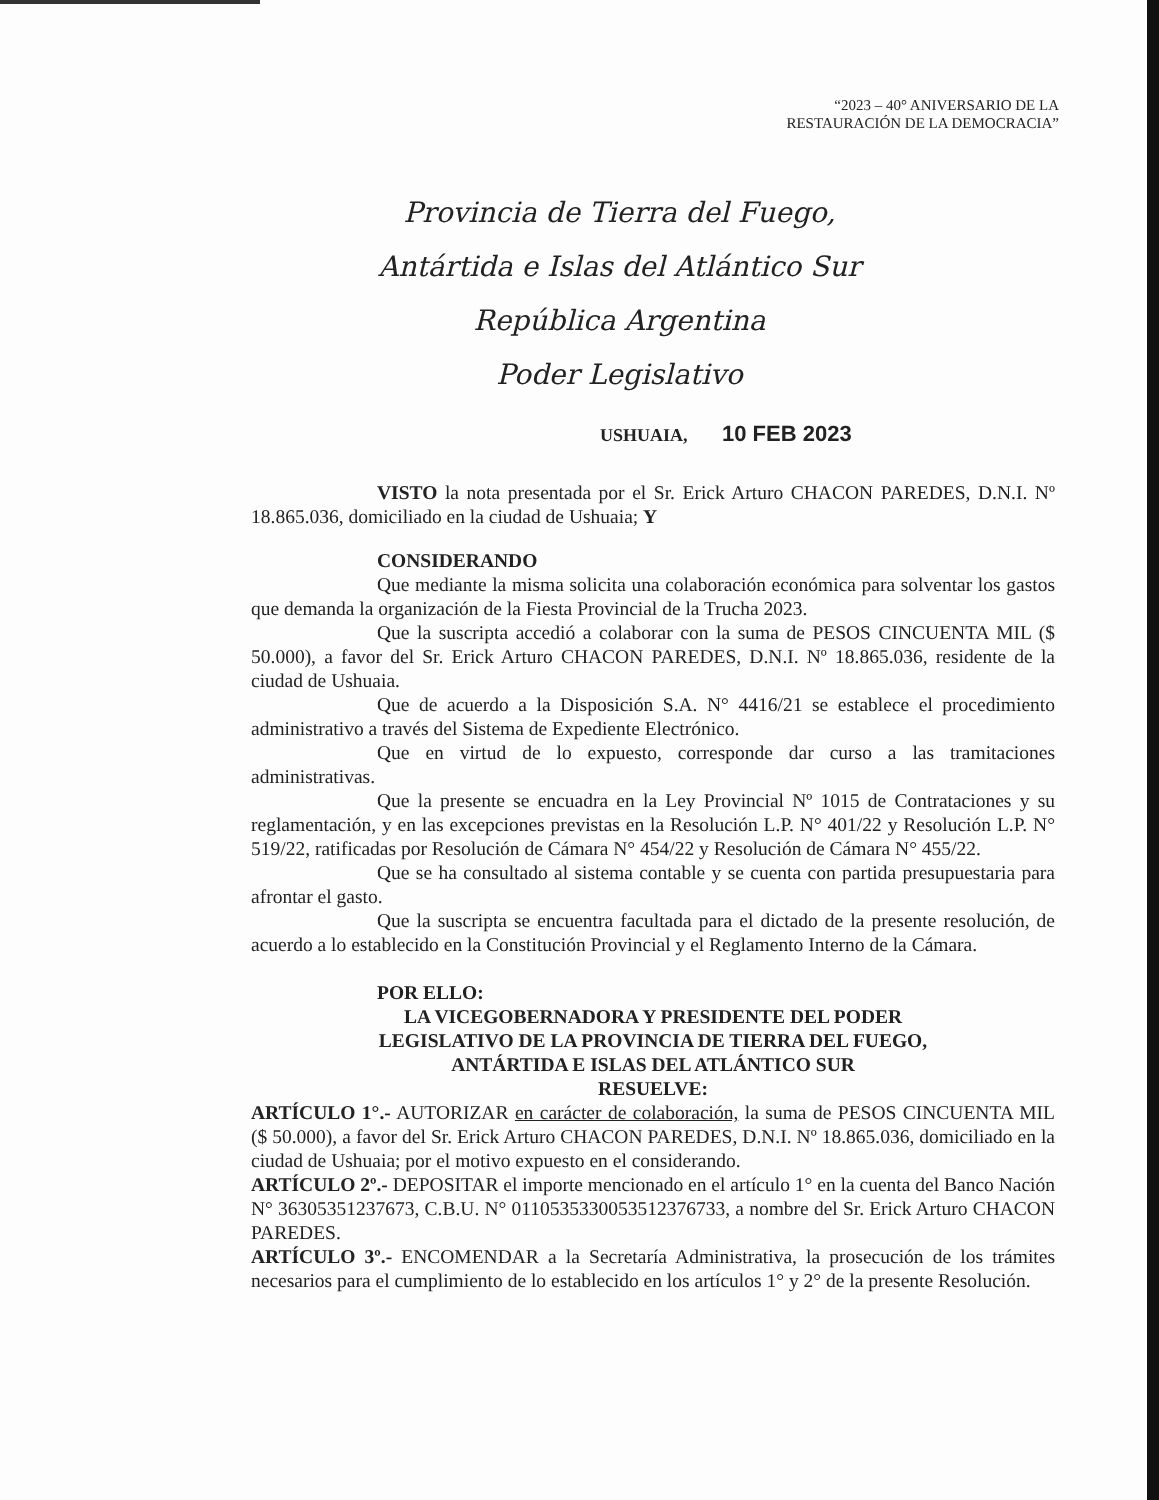“2023 – 40° ANIVERSARIO DE LA
RESTAURACIÓN DE LA DEMOCRACIA”
Provincia de Tierra del Fuego,
Antártida e Islas del Atlántico Sur
República Argentina
Poder Legislativo
USHUAIA, 10 FEB 2023
VISTO la nota presentada por el Sr. Erick Arturo CHACON PAREDES, D.N.I. Nº 18.865.036, domiciliado en la ciudad de Ushuaia; Y
CONSIDERANDO
Que mediante la misma solicita una colaboración económica para solventar los gastos que demanda la organización de la Fiesta Provincial de la Trucha 2023.
Que la suscripta accedió a colaborar con la suma de PESOS CINCUENTA MIL ($ 50.000), a favor del Sr. Erick Arturo CHACON PAREDES, D.N.I. Nº 18.865.036, residente de la ciudad de Ushuaia.
Que de acuerdo a la Disposición S.A. N° 4416/21 se establece el procedimiento administrativo a través del Sistema de Expediente Electrónico.
Que en virtud de lo expuesto, corresponde dar curso a las tramitaciones administrativas.
Que la presente se encuadra en la Ley Provincial Nº 1015 de Contrataciones y su reglamentación, y en las excepciones previstas en la Resolución L.P. N° 401/22 y Resolución L.P. N° 519/22, ratificadas por Resolución de Cámara N° 454/22 y Resolución de Cámara N° 455/22.
Que se ha consultado al sistema contable y se cuenta con partida presupuestaria para afrontar el gasto.
Que la suscripta se encuentra facultada para el dictado de la presente resolución, de acuerdo a lo establecido en la Constitución Provincial y el Reglamento Interno de la Cámara.
POR ELLO:
LA VICEGOBERNADORA Y PRESIDENTE DEL PODER
LEGISLATIVO DE LA PROVINCIA DE TIERRA DEL FUEGO,
ANTÁRTIDA E ISLAS DEL ATLÁNTICO SUR
RESUELVE:
ARTÍCULO 1°.- AUTORIZAR en carácter de colaboración, la suma de PESOS CINCUENTA MIL ($ 50.000), a favor del Sr. Erick Arturo CHACON PAREDES, D.N.I. Nº 18.865.036, domiciliado en la ciudad de Ushuaia; por el motivo expuesto en el considerando.
ARTÍCULO 2º.- DEPOSITAR el importe mencionado en el artículo 1° en la cuenta del Banco Nación N° 36305351237673, C.B.U. N° 0110535330053512376733, a nombre del Sr. Erick Arturo CHACON PAREDES.
ARTÍCULO 3º.- ENCOMENDAR a la Secretaría Administrativa, la prosecución de los trámites necesarios para el cumplimiento de lo establecido en los artículos 1° y 2° de la presente Resolución.